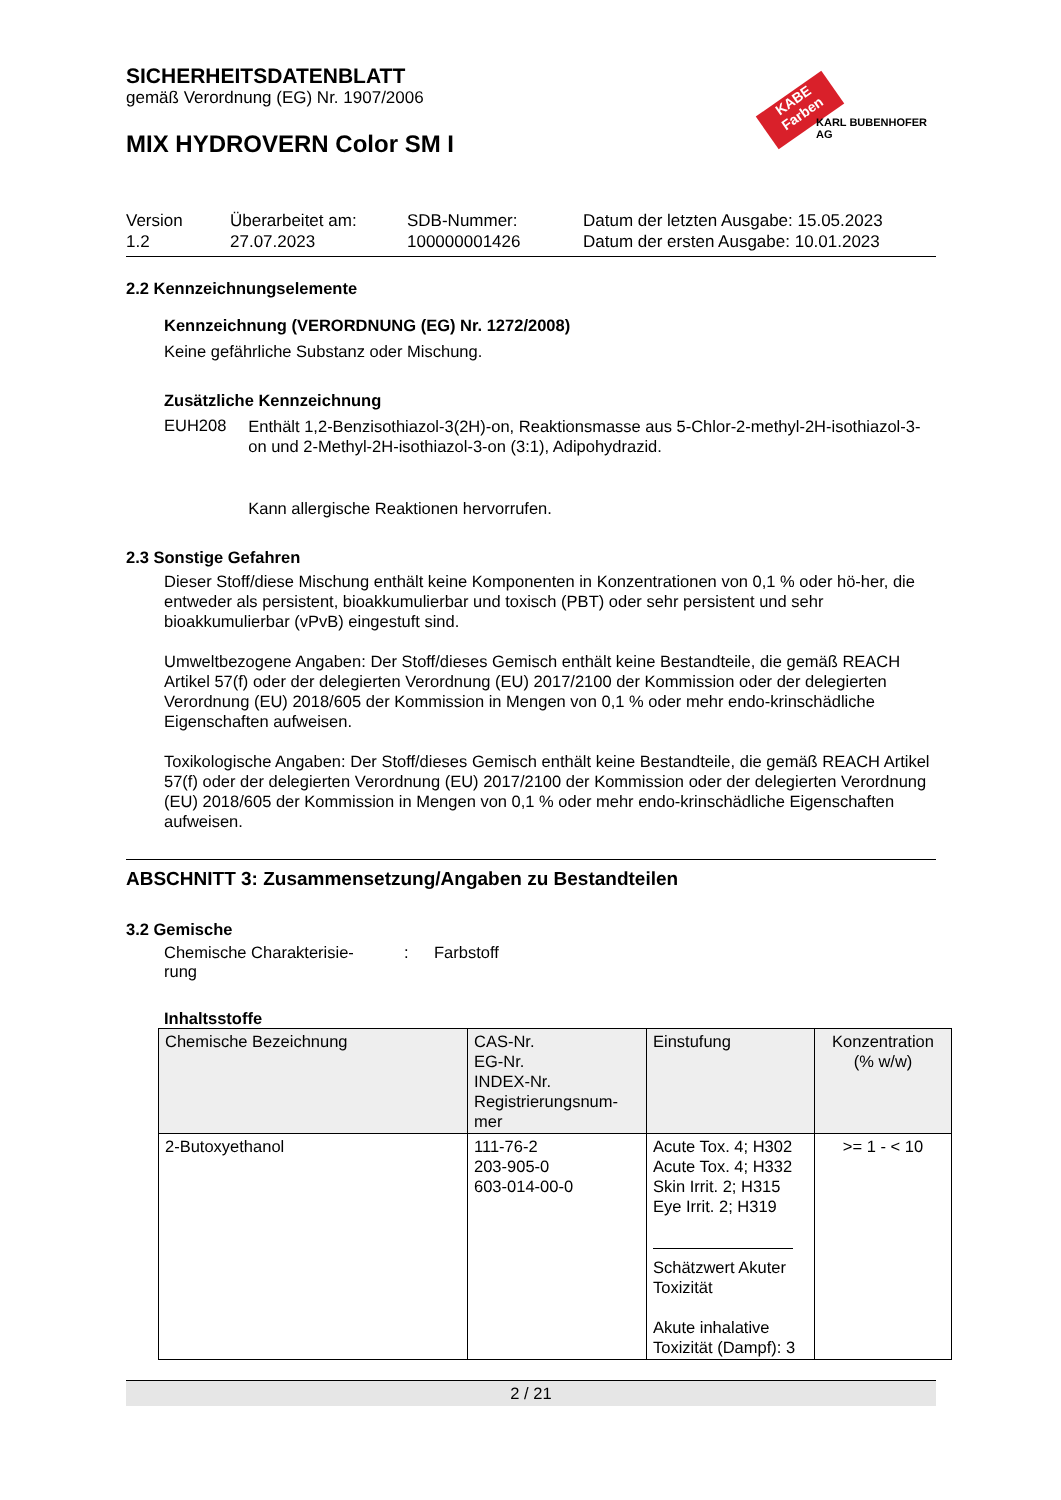SICHERHEITSDATENBLATT
gemäß Verordnung (EG) Nr. 1907/2006
MIX HYDROVERN Color SM I
KABE Farben
KARL BUBENHOFER AG
Version
1.2
Überarbeitet am:
27.07.2023
SDB-Nummer:
100000001426
Datum der letzten Ausgabe: 15.05.2023
Datum der ersten Ausgabe: 10.01.2023
2.2 Kennzeichnungselemente
Kennzeichnung (VERORDNUNG (EG) Nr. 1272/2008)
Keine gefährliche Substanz oder Mischung.
Zusätzliche Kennzeichnung
EUH208
Enthält 1,2-Benzisothiazol-3(2H)-on, Reaktionsmasse aus 5-Chlor-2-methyl-2H-isothiazol-3-on und 2-Methyl-2H-isothiazol-3-on (3:1), Adipohydrazid.
Kann allergische Reaktionen hervorrufen.
2.3 Sonstige Gefahren
Dieser Stoff/diese Mischung enthält keine Komponenten in Konzentrationen von 0,1 % oder hö-her, die entweder als persistent, bioakkumulierbar und toxisch (PBT) oder sehr persistent und sehr bioakkumulierbar (vPvB) eingestuft sind.
Umweltbezogene Angaben: Der Stoff/dieses Gemisch enthält keine Bestandteile, die gemäß REACH Artikel 57(f) oder der delegierten Verordnung (EU) 2017/2100 der Kommission oder der delegierten Verordnung (EU) 2018/605 der Kommission in Mengen von 0,1 % oder mehr endo-krinschädliche Eigenschaften aufweisen.
Toxikologische Angaben: Der Stoff/dieses Gemisch enthält keine Bestandteile, die gemäß REACH Artikel 57(f) oder der delegierten Verordnung (EU) 2017/2100 der Kommission oder der delegierten Verordnung (EU) 2018/605 der Kommission in Mengen von 0,1 % oder mehr endo-krinschädliche Eigenschaften aufweisen.
ABSCHNITT 3: Zusammensetzung/Angaben zu Bestandteilen
3.2 Gemische
Chemische Charakterisie-
rung
: Farbstoff
Inhaltsstoffe
| Chemische Bezeichnung | CAS-Nr. EG-Nr. INDEX-Nr. Registrierungsnum- mer | Einstufung | Konzentration (% w/w) |
| --- | --- | --- | --- |
| 2-Butoxyethanol | 111-76-2 203-905-0 603-014-00-0 | Acute Tox. 4; H302 Acute Tox. 4; H332 Skin Irrit. 2; H315 Eye Irrit. 2; H319 Schätzwert Akuter Toxizität Akute inhalative Toxizität (Dampf): 3 | >= 1 - < 10 |
2 / 21